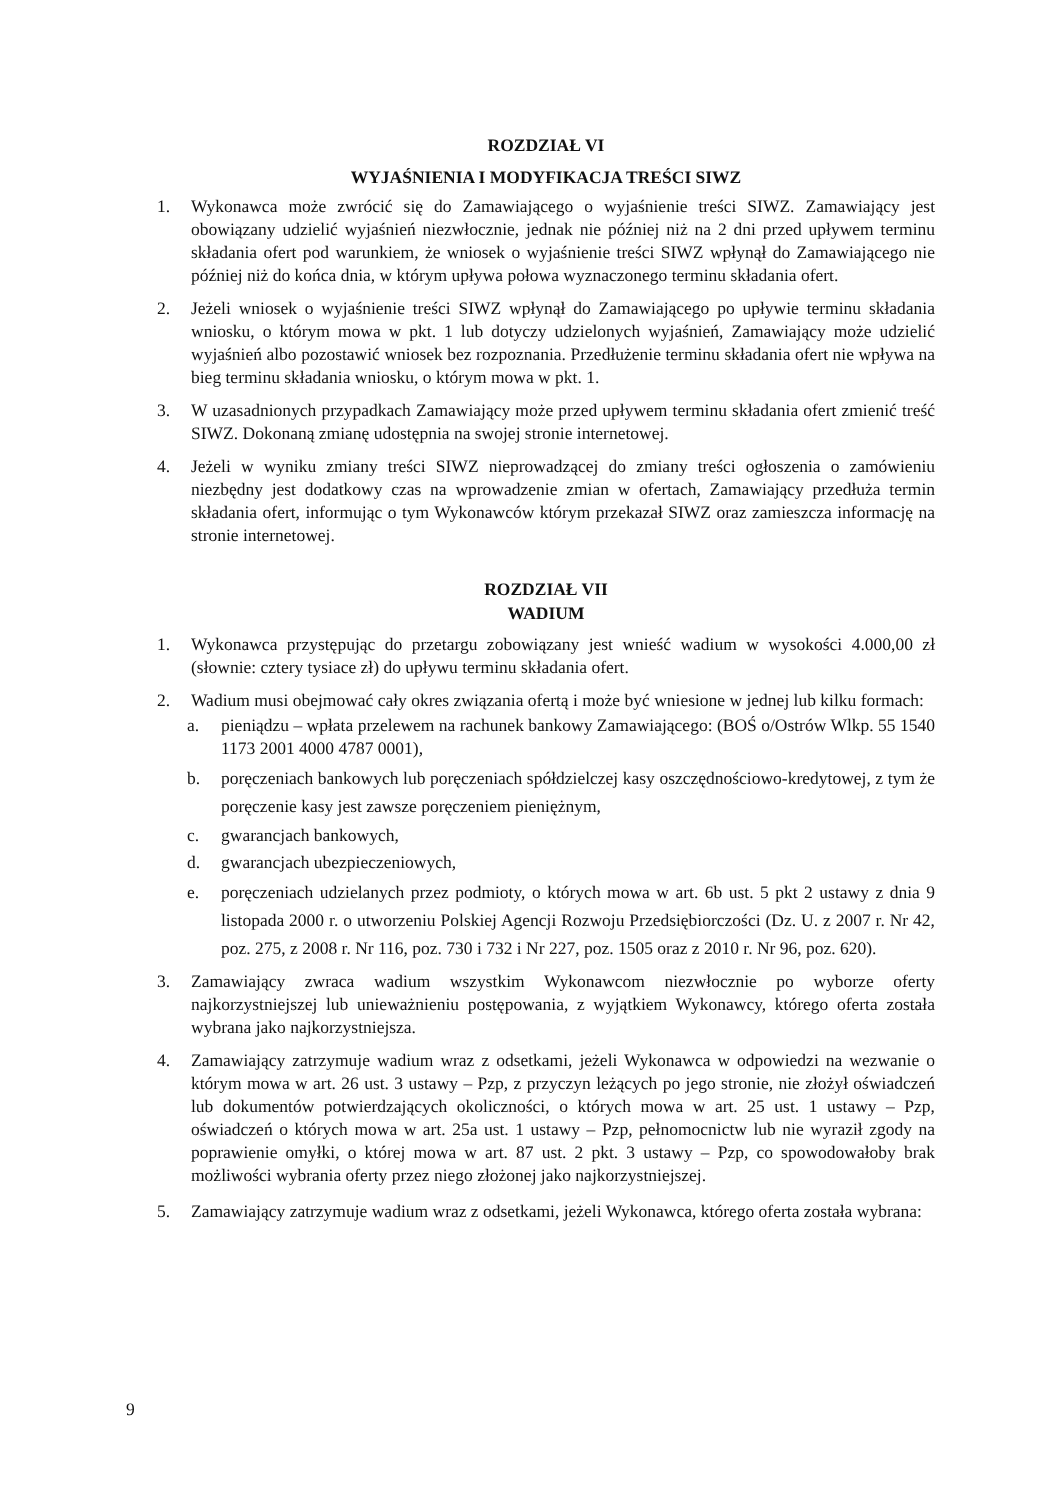ROZDZIAŁ VI
WYJAŚNIENIA I MODYFIKACJA TREŚCI SIWZ
1. Wykonawca może zwrócić się do Zamawiającego o wyjaśnienie treści SIWZ. Zamawiający jest obowiązany udzielić wyjaśnień niezwłocznie, jednak nie później niż na 2 dni przed upływem terminu składania ofert pod warunkiem, że wniosek o wyjaśnienie treści SIWZ wpłynął do Zamawiającego nie później niż do końca dnia, w którym upływa połowa wyznaczonego terminu składania ofert.
2. Jeżeli wniosek o wyjaśnienie treści SIWZ wpłynął do Zamawiającego po upływie terminu składania wniosku, o którym mowa w pkt. 1 lub dotyczy udzielonych wyjaśnień, Zamawiający może udzielić wyjaśnień albo pozostawić wniosek bez rozpoznania. Przedłużenie terminu składania ofert nie wpływa na bieg terminu składania wniosku, o którym mowa w pkt. 1.
3. W uzasadnionych przypadkach Zamawiający może przed upływem terminu składania ofert zmienić treść SIWZ. Dokonaną zmianę udostępnia na swojej stronie internetowej.
4. Jeżeli w wyniku zmiany treści SIWZ nieprowadzącej do zmiany treści ogłoszenia o zamówieniu niezbędny jest dodatkowy czas na wprowadzenie zmian w ofertach, Zamawiający przedłuża termin składania ofert, informując o tym Wykonawców którym przekazał SIWZ oraz zamieszcza informację na stronie internetowej.
ROZDZIAŁ VII
WADIUM
1. Wykonawca przystępując do przetargu zobowiązany jest wnieść wadium w wysokości 4.000,00 zł (słownie: cztery tysiace zł) do upływu terminu składania ofert.
2. Wadium musi obejmować cały okres związania ofertą i może być wniesione w jednej lub kilku formach:
a. pieniądzu – wpłata przelewem na rachunek bankowy Zamawiającego: (BOŚ o/Ostrów Wlkp. 55 1540 1173 2001 4000 4787 0001),
b. poręczeniach bankowych lub poręczeniach spółdzielczej kasy oszczędnościowo-kredytowej, z tym że poręczenie kasy jest zawsze poręczeniem pieniężnym,
c. gwarancjach bankowych,
d. gwarancjach ubezpieczeniowych,
e. poręczeniach udzielanych przez podmioty, o których mowa w art. 6b ust. 5 pkt 2 ustawy z dnia 9 listopada 2000 r. o utworzeniu Polskiej Agencji Rozwoju Przedsiębiorczości (Dz. U. z 2007 r. Nr 42, poz. 275, z 2008 r. Nr 116, poz. 730 i 732 i Nr 227, poz. 1505 oraz z 2010 r. Nr 96, poz. 620).
3. Zamawiający zwraca wadium wszystkim Wykonawcom niezwłocznie po wyborze oferty najkorzystniejszej lub unieważnieniu postępowania, z wyjątkiem Wykonawcy, którego oferta została wybrana jako najkorzystniejsza.
4. Zamawiający zatrzymuje wadium wraz z odsetkami, jeżeli Wykonawca w odpowiedzi na wezwanie o którym mowa w art. 26 ust. 3 ustawy – Pzp, z przyczyn leżących po jego stronie, nie złożył oświadczeń lub dokumentów potwierdzających okoliczności, o których mowa w art. 25 ust. 1 ustawy – Pzp, oświadczeń o których mowa w art. 25a ust. 1 ustawy – Pzp, pełnomocnictw lub nie wyraził zgody na poprawienie omyłki, o której mowa w art. 87 ust. 2 pkt. 3 ustawy – Pzp, co spowodowałoby brak możliwości wybrania oferty przez niego złożonej jako najkorzystniejszej.
5. Zamawiający zatrzymuje wadium wraz z odsetkami, jeżeli Wykonawca, którego oferta została wybrana:
9